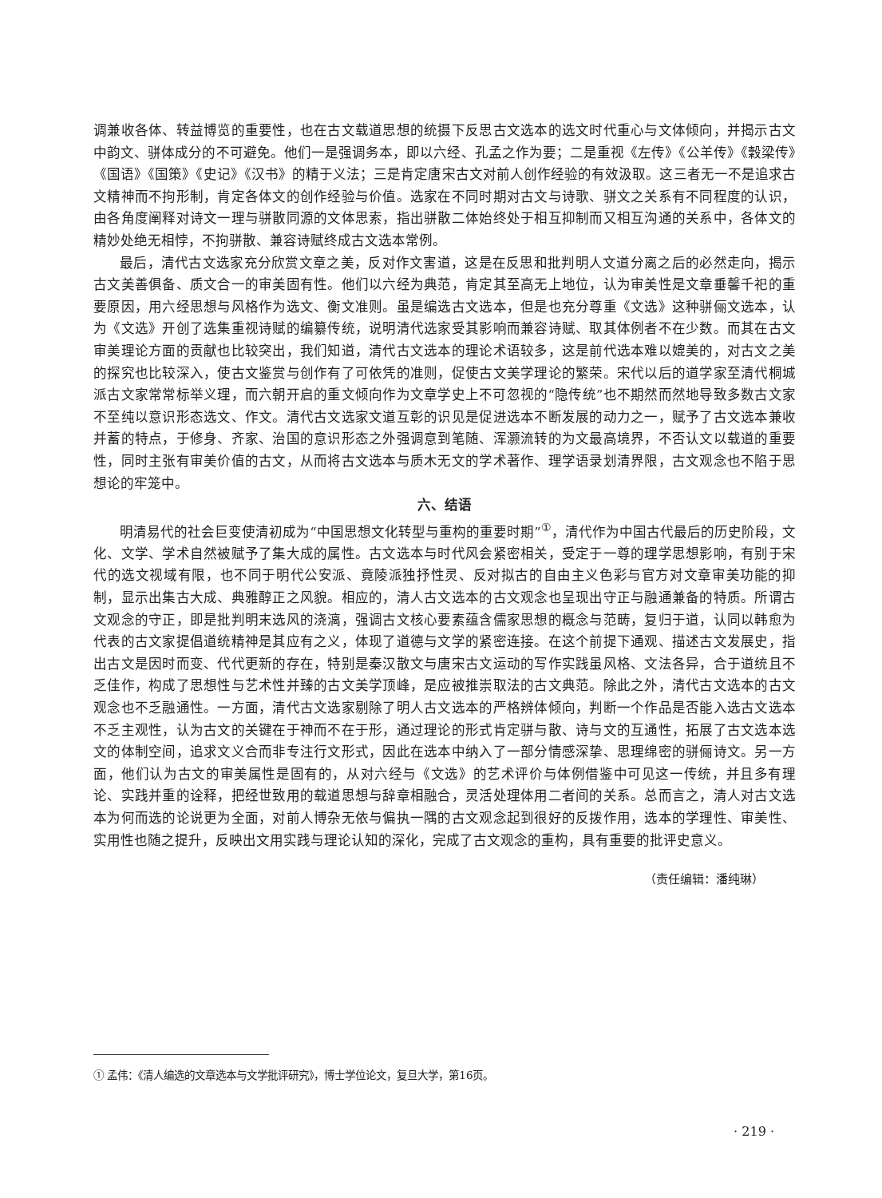调兼收各体、转益博览的重要性，也在古文载道思想的统摄下反思古文选本的选文时代重心与文体倾向，并揭示古文中韵文、骈体成分的不可避免。他们一是强调务本，即以六经、孔孟之作为要；二是重视《左传》《公羊传》《穀梁传》《国语》《国策》《史记》《汉书》的精于义法；三是肯定唐宋古文对前人创作经验的有效汲取。这三者无一不是追求古文精神而不拘形制，肯定各体文的创作经验与价值。选家在不同时期对古文与诗歌、骈文之关系有不同程度的认识，由各角度阐释对诗文一理与骈散同源的文体思索，指出骈散二体始终处于相互抑制而又相互沟通的关系中，各体文的精妙处绝无相悖，不拘骈散、兼容诗赋终成古文选本常例。
最后，清代古文选家充分欣赏文章之美，反对作文害道，这是在反思和批判明人文道分离之后的必然走向，揭示古文美善俱备、质文合一的审美固有性。他们以六经为典范，肯定其至高无上地位，认为审美性是文章垂馨千祀的重要原因，用六经思想与风格作为选文、衡文准则。虽是编选古文选本，但是也充分尊重《文选》这种骈俪文选本，认为《文选》开创了选集重视诗赋的编纂传统，说明清代选家受其影响而兼容诗赋、取其体例者不在少数。而其在古文审美理论方面的贡献也比较突出，我们知道，清代古文选本的理论术语较多，这是前代选本难以媲美的，对古文之美的探究也比较深入，使古文鉴赏与创作有了可依凭的准则，促使古文美学理论的繁荣。宋代以后的道学家至清代桐城派古文家常常标举义理，而六朝开启的重文倾向作为文章学史上不可忽视的“隐传统”也不期然而然地导致多数古文家不至纯以意识形态选文、作文。清代古文选家文道互彰的识见是促进选本不断发展的动力之一，赋予了古文选本兼收并蓄的特点，于修身、齐家、治国的意识形态之外强调意到笔随、浑灏流转的为文最高境界，不否认文以载道的重要性，同时主张有审美价值的古文，从而将古文选本与质木无文的学术著作、理学语录划清界限，古文观念也不陷于思想论的牢笼中。
六、结语
明清易代的社会巨变使清初成为“中国思想文化转型与重构的重要时期”<sup>①</sup>，清代作为中国古代最后的历史阶段，文化、文学、学术自然被赋予了集大成的属性。古文选本与时代风会紧密相关，受定于一尊的理学思想影响，有别于宋代的选文视域有限，也不同于明代公安派、竟陵派独抒性灵、反对拟古的自由主义色彩与官方对文章审美功能的抑制，显示出集古大成、典雅醇正之风貌。相应的，清人古文选本的古文观念也呈现出守正与融通兼备的特质。所谓古文观念的守正，即是批判明末选风的浇漓，强调古文核心要素蕴含儒家思想的概念与范畴，复归于道，认同以韩愈为代表的古文家提倡道统精神是其应有之义，体现了道德与文学的紧密连接。在这个前提下通观、描述古文发展史，指出古文是因时而变、代代更新的存在，特别是秦汉散文与唐宋古文运动的写作实践虽风格、文法各异，合于道统且不乏佳作，构成了思想性与艺术性并臻的古文美学顶峰，是应被推崇取法的古文典范。除此之外，清代古文选本的古文观念也不乏融通性。一方面，清代古文选家剔除了明人古文选本的严格辨体倾向，判断一个作品是否能入选古文选本不乏主观性，认为古文的关键在于神而不在于形，通过理论的形式肯定骈与散、诗与文的互通性，拓展了古文选本选文的体制空间，追求文义合而非专注行文形式，因此在选本中纳入了一部分情感深挚、思理绵密的骈俪诗文。另一方面，他们认为古文的审美属性是固有的，从对六经与《文选》的艺术评价与体例借鉴中可见这一传统，并且多有理论、实践并重的诠释，把经世致用的载道思想与辞章相融合，灵活处理体用二者间的关系。总而言之，清人对古文选本为何而选的论说更为全面，对前人博杂无依与偏执一隅的古文观念起到很好的反拨作用，选本的学理性、审美性、实用性也随之提升，反映出文用实践与理论认知的深化，完成了古文观念的重构，具有重要的批评史意义。
（责任编辑：潘纯琳）
① 孟伟：《清人编选的文章选本与文学批评研究》，博士学位论文，复旦大学，第16页。
· 219 ·